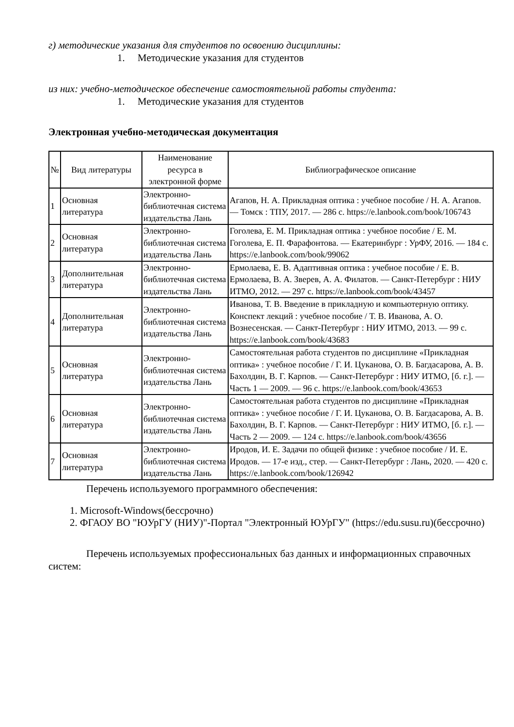г) методические указания для студентов по освоению дисциплины:
1. Методические указания для студентов
из них: учебно-методическое обеспечение самостоятельной работы студента:
1. Методические указания для студентов
Электронная учебно-методическая документация
| № | Вид литературы | Наименование ресурса в электронной форме | Библиографическое описание |
| --- | --- | --- | --- |
| 1 | Основная литература | Электронно-библиотечная система издательства Лань | Агапов, Н. А. Прикладная оптика : учебное пособие / Н. А. Агапов. — Томск : ТПУ, 2017. — 286 с. https://e.lanbook.com/book/106743 |
| 2 | Основная литература | Электронно-библиотечная система издательства Лань | Гоголева, Е. М. Прикладная оптика : учебное пособие / Е. М. Гоголева, Е. П. Фарафонтова. — Екатеринбург : УрФУ, 2016. — 184 с. https://e.lanbook.com/book/99062 |
| 3 | Дополнительная литература | Электронно-библиотечная система издательства Лань | Ермолаева, Е. В. Адаптивная оптика : учебное пособие / Е. В. Ермолаева, В. А. Зверев, А. А. Филатов. — Санкт-Петербург : НИУ ИТМО, 2012. — 297 с. https://e.lanbook.com/book/43457 |
| 4 | Дополнительная литература | Электронно-библиотечная система издательства Лань | Иванова, Т. В. Введение в прикладную и компьютерную оптику. Конспект лекций : учебное пособие / Т. В. Иванова, А. О. Вознесенская. — Санкт-Петербург : НИУ ИТМО, 2013. — 99 с. https://e.lanbook.com/book/43683 |
| 5 | Основная литература | Электронно-библиотечная система издательства Лань | Самостоятельная работа студентов по дисциплине «Прикладная оптика» : учебное пособие / Г. И. Цуканова, О. В. Багдасарова, А. В. Бахолдин, В. Г. Карпов. — Санкт-Петербург : НИУ ИТМО, [б. г.]. — Часть 1 — 2009. — 96 с. https://e.lanbook.com/book/43653 |
| 6 | Основная литература | Электронно-библиотечная система издательства Лань | Самостоятельная работа студентов по дисциплине «Прикладная оптика» : учебное пособие / Г. И. Цуканова, О. В. Багдасарова, А. В. Бахолдин, В. Г. Карпов. — Санкт-Петербург : НИУ ИТМО, [б. г.]. — Часть 2 — 2009. — 124 с. https://e.lanbook.com/book/43656 |
| 7 | Основная литература | Электронно-библиотечная система издательства Лань | Иродов, И. Е. Задачи по общей физике : учебное пособие / И. Е. Иродов. — 17-е изд., стер. — Санкт-Петербург : Лань, 2020. — 420 с. https://e.lanbook.com/book/126942 |
Перечень используемого программного обеспечения:
1. Microsoft-Windows(бессрочно)
2. ФГАОУ ВО "ЮУрГУ (НИУ)"-Портал "Электронный ЮУрГУ" (https://edu.susu.ru)(бессрочно)
Перечень используемых профессиональных баз данных и информационных справочных систем: